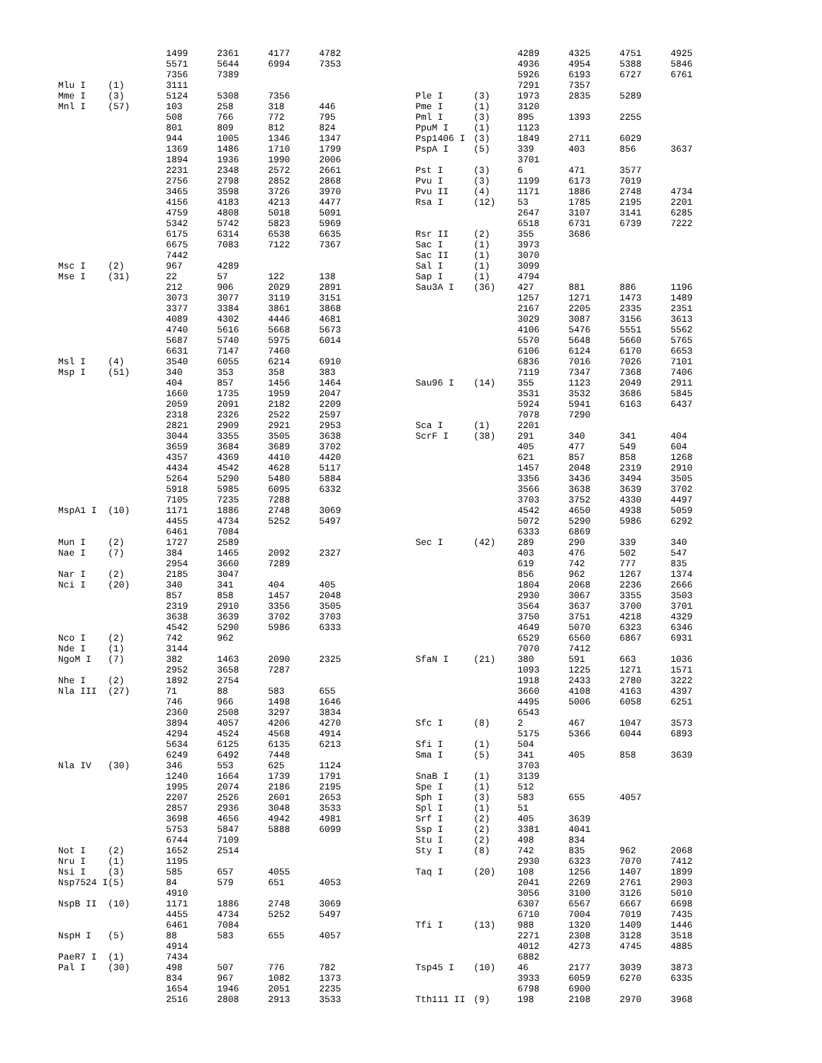| | | 1499 | 2361 | 4177 | 4782 |
| | | 5571 | 5644 | 6994 | 7353 |
| | | 7356 | 7389 | | |
| Mlu I | (1) | 3111 | | | |
| Mme I | (3) | 5124 | 5308 | 7356 | |
| Mnl I | (57) | 103 | 258 | 318 | 446 |
| | | 508 | 766 | 772 | 795 |
| | | 801 | 809 | 812 | 824 |
| | | 944 | 1005 | 1346 | 1347 |
| | | 1369 | 1486 | 1710 | 1799 |
| | | 1894 | 1936 | 1990 | 2006 |
| | | 2231 | 2348 | 2572 | 2661 |
| | | 2756 | 2798 | 2852 | 2868 |
| | | 3465 | 3598 | 3726 | 3970 |
| | | 4156 | 4183 | 4213 | 4477 |
| | | 4759 | 4808 | 5018 | 5091 |
| | | 5342 | 5742 | 5823 | 5969 |
| | | 6175 | 6314 | 6538 | 6635 |
| | | 6675 | 7083 | 7122 | 7367 |
| | | 7442 | | | |
| Msc I | (2) | 967 | 4289 | | |
| Mse I | (31) | 22 | 57 | 122 | 138 |
| | | 212 | 906 | 2029 | 2891 |
| | | 3073 | 3077 | 3119 | 3151 |
| | | 3377 | 3384 | 3861 | 3868 |
| | | 4089 | 4302 | 4446 | 4681 |
| | | 4740 | 5616 | 5668 | 5673 |
| | | 5687 | 5740 | 5975 | 6014 |
| | | 6631 | 7147 | 7460 | |
| Msl I | (4) | 3540 | 6055 | 6214 | 6910 |
| Msp I | (51) | 340 | 353 | 358 | 383 |
| | | 404 | 857 | 1456 | 1464 |
| | | 1660 | 1735 | 1959 | 2047 |
| | | 2059 | 2091 | 2182 | 2209 |
| | | 2318 | 2326 | 2522 | 2597 |
| | | 2821 | 2909 | 2921 | 2953 |
| | | 3044 | 3355 | 3505 | 3638 |
| | | 3659 | 3684 | 3689 | 3702 |
| | | 4357 | 4369 | 4410 | 4420 |
| | | 4434 | 4542 | 4628 | 5117 |
| | | 5264 | 5290 | 5480 | 5884 |
| | | 5918 | 5985 | 6095 | 6332 |
| | | 7105 | 7235 | 7288 | |
| MspA1 I | (10) | 1171 | 1886 | 2748 | 3069 |
| | | 4455 | 4734 | 5252 | 5497 |
| | | 6461 | 7084 | | |
| Mun I | (2) | 1727 | 2589 | | |
| Nae I | (7) | 384 | 1465 | 2092 | 2327 |
| | | 2954 | 3660 | 7289 | |
| Nar I | (2) | 2185 | 3047 | | |
| Nci I | (20) | 340 | 341 | 404 | 405 |
| | | 857 | 858 | 1457 | 2048 |
| | | 2319 | 2910 | 3356 | 3505 |
| | | 3638 | 3639 | 3702 | 3703 |
| | | 4542 | 5290 | 5986 | 6333 |
| Nco I | (2) | 742 | 962 | | |
| Nde I | (1) | 3144 | | | |
| NgoM I | (7) | 382 | 1463 | 2090 | 2325 |
| | | 2952 | 3658 | 7287 | |
| Nhe I | (2) | 1892 | 2754 | | |
| Nla III | (27) | 71 | 88 | 583 | 655 |
| | | 746 | 966 | 1498 | 1646 |
| | | 2360 | 2508 | 3297 | 3834 |
| | | 3894 | 4057 | 4206 | 4270 |
| | | 4294 | 4524 | 4568 | 4914 |
| | | 5634 | 6125 | 6135 | 6213 |
| | | 6249 | 6492 | 7448 | |
| Nla IV | (30) | 346 | 553 | 625 | 1124 |
| | | 1240 | 1664 | 1739 | 1791 |
| | | 1995 | 2074 | 2186 | 2195 |
| | | 2207 | 2526 | 2601 | 2653 |
| | | 2857 | 2936 | 3048 | 3533 |
| | | 3698 | 4656 | 4942 | 4981 |
| | | 5753 | 5847 | 5888 | 6099 |
| | | 6744 | 7109 | | |
| Not I | (2) | 1652 | 2514 | | |
| Nru I | (1) | 1195 | | | |
| Nsi I | (3) | 585 | 657 | 4055 | |
| Nsp7524 I | (5) | 84 | 579 | 651 | 4053 |
| | | 4910 | | | |
| NspB II | (10) | 1171 | 1886 | 2748 | 3069 |
| | | 4455 | 4734 | 5252 | 5497 |
| | | 6461 | 7084 | | |
| NspH I | (5) | 88 | 583 | 655 | 4057 |
| | | 4914 | | | |
| PaeR7 I | (1) | 7434 | | | |
| Pal I | (30) | 498 | 507 | 776 | 782 |
| | | 834 | 967 | 1082 | 1373 |
| | | 1654 | 1946 | 2051 | 2235 |
| | | 2516 | 2808 | 2913 | 3533 |
| | | 4289 | 4325 | 4751 | 4925 |
| | | 4936 | 4954 | 5388 | 5846 |
| | | 5926 | 6193 | 6727 | 6761 |
| | | 7291 | 7357 | | |
| Ple I | (3) | 1973 | 2835 | 5289 | |
| Pme I | (1) | 3120 | | | |
| Pml I | (3) | 895 | 1393 | 2255 | |
| PpuM I | (1) | 1123 | | | |
| Psp1406 I | (3) | 1849 | 2711 | 6029 | |
| PspA I | (5) | 339 | 403 | 856 | 3637 |
| | | 3701 | | | |
| Pst I | (3) | 6 | 471 | 3577 | |
| Pvu I | (3) | 1199 | 6173 | 7019 | |
| Pvu II | (4) | 1171 | 1886 | 2748 | 4734 |
| Rsa I | (12) | 53 | 1785 | 2195 | 2201 |
| | | 2647 | 3107 | 3141 | 6285 |
| | | 6518 | 6731 | 6739 | 7222 |
| Rsr II | (2) | 355 | 3686 | | |
| Sac I | (1) | 3973 | | | |
| Sac II | (1) | 3070 | | | |
| Sal I | (1) | 3099 | | | |
| Sap I | (1) | 4794 | | | |
| Sau3A I | (36) | 427 | 881 | 886 | 1196 |
| | | 1257 | 1271 | 1473 | 1489 |
| | | 2167 | 2205 | 2335 | 2351 |
| | | 3029 | 3087 | 3156 | 3613 |
| | | 4106 | 5476 | 5551 | 5562 |
| | | 5570 | 5648 | 5660 | 5765 |
| | | 6106 | 6124 | 6170 | 6653 |
| | | 6836 | 7016 | 7026 | 7101 |
| | | 7119 | 7347 | 7368 | 7406 |
| Sau96 I | (14) | 355 | 1123 | 2049 | 2911 |
| | | 3531 | 3532 | 3686 | 5845 |
| | | 5924 | 5941 | 6163 | 6437 |
| | | 7078 | 7290 | | |
| Sca I | (1) | 2201 | | | |
| ScrF I | (38) | 291 | 340 | 341 | 404 |
| | | 405 | 477 | 549 | 604 |
| | | 621 | 857 | 858 | 1268 |
| | | 1457 | 2048 | 2319 | 2910 |
| | | 3356 | 3436 | 3494 | 3505 |
| | | 3566 | 3638 | 3639 | 3702 |
| | | 3703 | 3752 | 4330 | 4497 |
| | | 4542 | 4650 | 4938 | 5059 |
| | | 5072 | 5290 | 5986 | 6292 |
| | | 6333 | 6869 | | |
| Sec I | (42) | 289 | 290 | 339 | 340 |
| | | 403 | 476 | 502 | 547 |
| | | 619 | 742 | 777 | 835 |
| | | 856 | 962 | 1267 | 1374 |
| | | 1804 | 2068 | 2236 | 2666 |
| | | 2930 | 3067 | 3355 | 3503 |
| | | 3564 | 3637 | 3700 | 3701 |
| | | 3750 | 3751 | 4218 | 4329 |
| | | 4649 | 5070 | 6323 | 6346 |
| | | 6529 | 6560 | 6867 | 6931 |
| | | 7070 | 7412 | | |
| SfaN I | (21) | 380 | 591 | 663 | 1036 |
| | | 1093 | 1225 | 1271 | 1571 |
| | | 1918 | 2433 | 2780 | 3222 |
| | | 3660 | 4108 | 4163 | 4397 |
| | | 4495 | 5006 | 6058 | 6251 |
| | | 6543 | | | |
| Sfc I | (8) | 2 | 467 | 1047 | 3573 |
| | | 5175 | 5366 | 6044 | 6893 |
| Sfi I | (1) | 504 | | | |
| Sma I | (5) | 341 | 405 | 858 | 3639 |
| | | 3703 | | | |
| SnaB I | (1) | 3139 | | | |
| Spe I | (1) | 512 | | | |
| Sph I | (3) | 583 | 655 | 4057 | |
| Spl I | (1) | 51 | | | |
| Srf I | (2) | 405 | 3639 | | |
| Ssp I | (2) | 3381 | 4041 | | |
| Stu I | (2) | 498 | 834 | | |
| Sty I | (8) | 742 | 835 | 962 | 2068 |
| | | 2930 | 6323 | 7070 | 7412 |
| Taq I | (20) | 108 | 1256 | 1407 | 1899 |
| | | 2041 | 2269 | 2761 | 2903 |
| | | 3056 | 3100 | 3126 | 5010 |
| | | 6307 | 6567 | 6667 | 6698 |
| | | 6710 | 7004 | 7019 | 7435 |
| Tfi I | (13) | 988 | 1320 | 1409 | 1446 |
| | | 2271 | 2308 | 3128 | 3518 |
| | | 4012 | 4273 | 4745 | 4885 |
| | | 6882 | | | |
| Tsp45 I | (10) | 46 | 2177 | 3039 | 3873 |
| | | 3933 | 6059 | 6270 | 6335 |
| | | 6798 | 6900 | | |
| Tth111 II | (9) | 198 | 2108 | 2970 | 3968 |